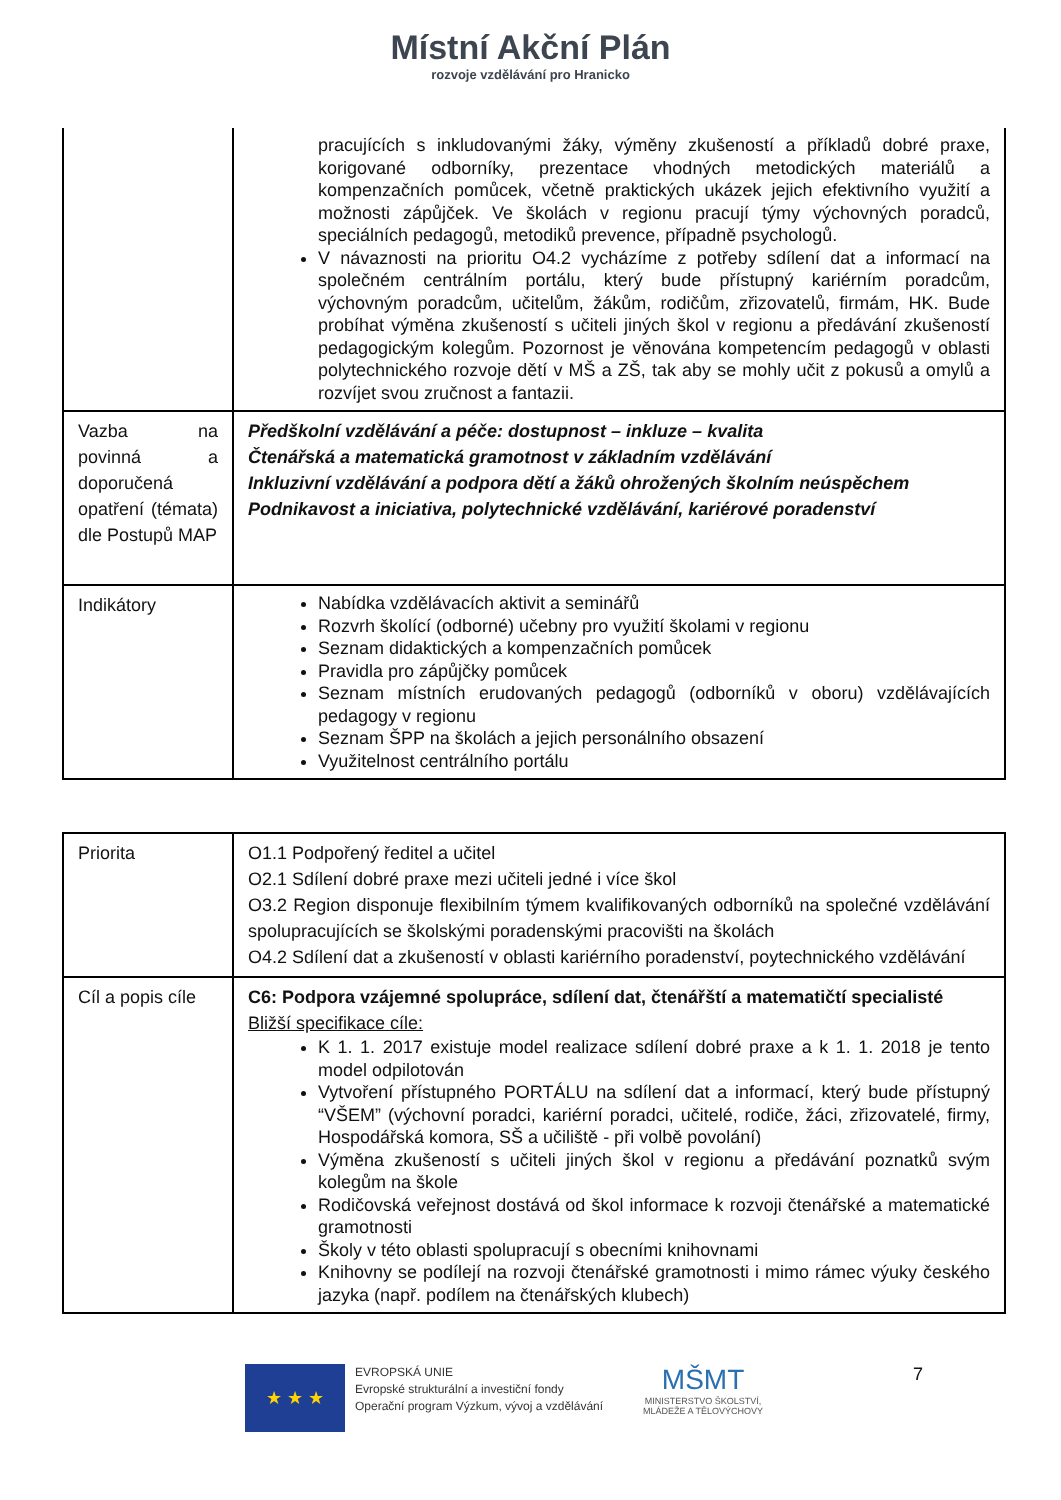Místní Akční Plán
rozvoje vzdělávání pro Hranicko
| | pracujících s inkludovanými žáky, výměny zkušeností a příkladů dobré praxe, korigované odborníky, prezentace vhodných metodických materiálů a kompenzačních pomůcek, včetně praktických ukázek jejich efektivního využití a možnosti zápůjček. Ve školách v regionu pracují týmy výchovných poradců, speciálních pedagogů, metodiků prevence, případně psychologů. V návaznosti na prioritu O4.2 vycházíme z potřeby sdílení dat a informací na společném centrálním portálu, který bude přístupný kariérním poradcům, výchovným poradcům, učitelům, žákům, rodičům, zřizovatelů, firmám, HK. Bude probíhat výměna zkušeností s učiteli jiných škol v regionu a předávání zkušeností pedagogickým kolegům. Pozornost je věnována kompetencím pedagogů v oblasti polytechnického rozvoje dětí v MŠ a ZŠ, tak aby se mohly učit z pokusů a omylů a rozvíjet svou zručnost a fantazii. |
| Vazba na povinná a doporučená opatření (témata) dle Postupů MAP | Předškolní vzdělávání a péče: dostupnost – inkluze – kvalita Čtenářská a matematická gramotnost v základním vzdělávání Inkluzivní vzdělávání a podpora dětí a žáků ohrožených školním neúspěchem Podnikavost a iniciativa, polytechnické vzdělávání, kariérové poradenství |
| Indikátory | Nabídka vzdělávacích aktivit a seminářů Rozvrh školící (odborné) učebny pro využití školami v regionu Seznam didaktických a kompenzačních pomůcek Pravidla pro zápůjčky pomůcek Seznam místních erudovaných pedagogů (odborníků v oboru) vzdělávajících pedagogy v regionu Seznam ŠPP na školách a jejich personálního obsazení Využitelnost centrálního portálu |
| Priorita | O1.1 Podpořený ředitel a učitel O2.1 Sdílení dobré praxe mezi učiteli jedné i více škol O3.2 Region disponuje flexibilním týmem kvalifikovaných odborníků na společné vzdělávání spolupracujících se školskými poradenskými pracovišti na školách O4.2 Sdílení dat a zkušeností v oblasti kariérního poradenství, poytechnického vzdělávání |
| Cíl a popis cíle | C6: Podpora vzájemné spolupráce, sdílení dat, čtenářští a matematičtí specialisté Bližší specifikace cíle: K 1. 1. 2017 existuje model realizace sdílení dobré praxe a k 1. 1. 2018 je tento model odpilotován Vytvoření přístupného PORTÁLU na sdílení dat a informací, který bude přístupný “VŠEM” (výchovní poradci, kariérní poradci, učitelé, rodiče, žáci, zřizovatelé, firmy, Hospodářská komora, SŠ a učiliště - při volbě povolání) Výměna zkušeností s učiteli jiných škol v regionu a předávání poznatků svým kolegům na škole Rodičovská veřejnost dostává od škol informace k rozvoji čtenářské a matematické gramotnosti Školy v této oblasti spolupracují s obecními knihovnami Knihovny se podílejí na rozvoji čtenářské gramotnosti i mimo rámec výuky českého jazyka (např. podílem na čtenářských klubech) |
★ ★ ★
EVROPSKÁ UNIE
Evropské strukturální a investiční fondy
Operační program Výzkum, vývoj a vzdělávání
MŠMT
MINISTERSTVO ŠKOLSTVÍ,
MLÁDEŽE A TĚLOVÝCHOVY
7